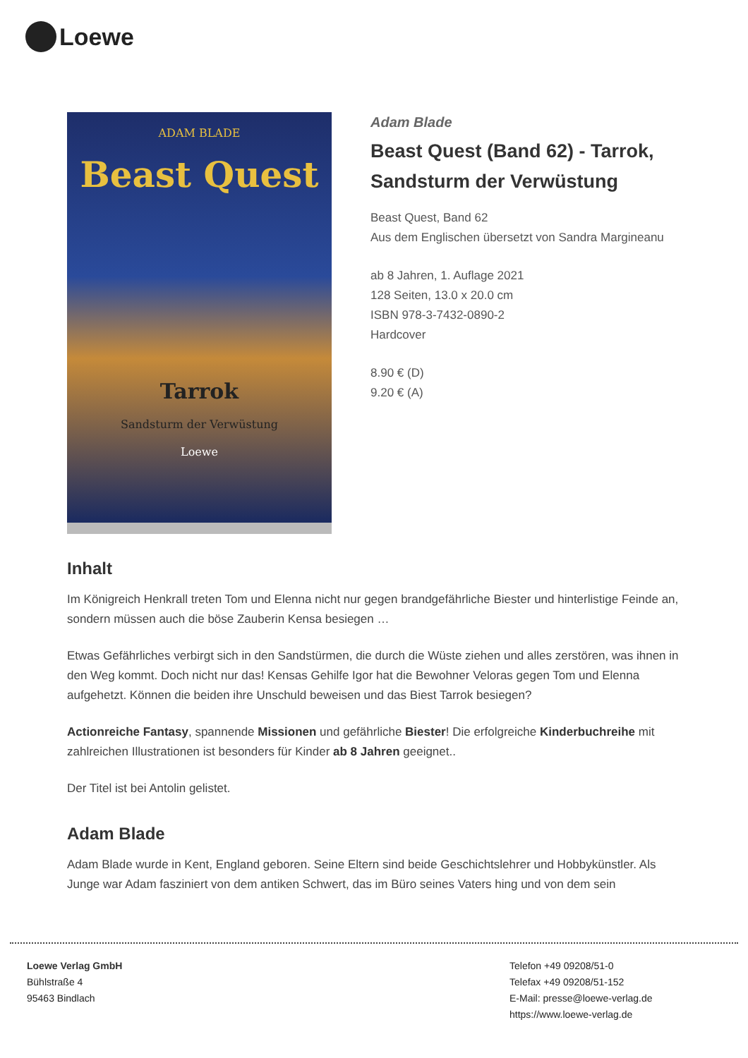Loewe
ADAM BLADE
Beast Quest
Tarrok
Sandsturm der Verwüstung
Loewe
Adam Blade
Beast Quest (Band 62) - Tarrok, Sandsturm der Verwüstung
Beast Quest, Band 62
Aus dem Englischen übersetzt von Sandra Margineanu
ab 8 Jahren, 1. Auflage 2021
128 Seiten, 13.0 x 20.0 cm
ISBN 978-3-7432-0890-2
Hardcover
8.90 € (D)
9.20 € (A)
Inhalt
Im Königreich Henkrall treten Tom und Elenna nicht nur gegen brandgefährliche Biester und hinterlistige Feinde an, sondern müssen auch die böse Zauberin Kensa besiegen …
Etwas Gefährliches verbirgt sich in den Sandstürmen, die durch die Wüste ziehen und alles zerstören, was ihnen in den Weg kommt. Doch nicht nur das! Kensas Gehilfe Igor hat die Bewohner Veloras gegen Tom und Elenna aufgehetzt. Können die beiden ihre Unschuld beweisen und das Biest Tarrok besiegen?
Actionreiche Fantasy, spannende Missionen und gefährliche Biester! Die erfolgreiche Kinderbuchreihe mit zahlreichen Illustrationen ist besonders für Kinder ab 8 Jahren geeignet..
Der Titel ist bei Antolin gelistet.
Adam Blade
Adam Blade wurde in Kent, England geboren. Seine Eltern sind beide Geschichtslehrer und Hobbykünstler. Als Junge war Adam fasziniert von dem antiken Schwert, das im Büro seines Vaters hing und von dem sein
Loewe Verlag GmbH
Bühlstraße 4
95463 Bindlach
Telefon +49 09208/51-0
Telefax +49 09208/51-152
E-Mail: presse@loewe-verlag.de
https://www.loewe-verlag.de